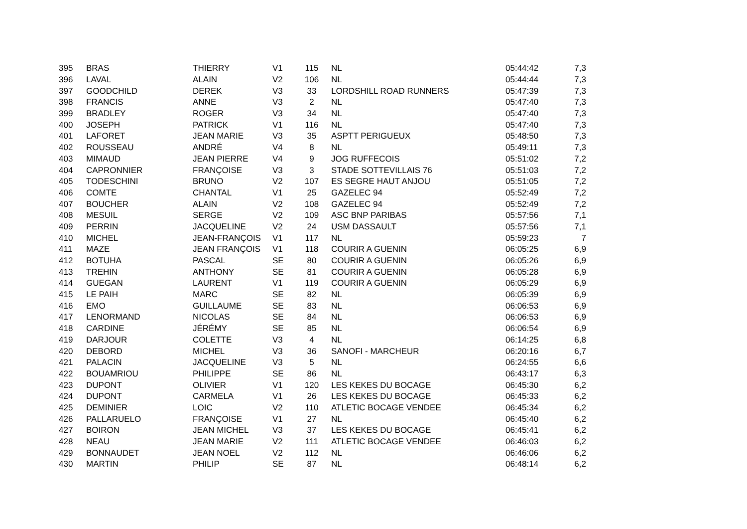| 395 | BRAS | THIERRY | V1 | 115 | NL | 05:44:42 | 7,3 |
| 396 | LAVAL | ALAIN | V2 | 106 | NL | 05:44:44 | 7,3 |
| 397 | GOODCHILD | DEREK | V3 | 33 | LORDSHILL ROAD RUNNERS | 05:47:39 | 7,3 |
| 398 | FRANCIS | ANNE | V3 | 2 | NL | 05:47:40 | 7,3 |
| 399 | BRADLEY | ROGER | V3 | 34 | NL | 05:47:40 | 7,3 |
| 400 | JOSEPH | PATRICK | V1 | 116 | NL | 05:47:40 | 7,3 |
| 401 | LAFORET | JEAN MARIE | V3 | 35 | ASPTT PERIGUEUX | 05:48:50 | 7,3 |
| 402 | ROUSSEAU | ANDRÉ | V4 | 8 | NL | 05:49:11 | 7,3 |
| 403 | MIMAUD | JEAN PIERRE | V4 | 9 | JOG RUFFECOIS | 05:51:02 | 7,2 |
| 404 | CAPRONNIER | FRANÇOISE | V3 | 3 | STADE SOTTEVILLAIS 76 | 05:51:03 | 7,2 |
| 405 | TODESCHINI | BRUNO | V2 | 107 | ES SEGRE HAUT ANJOU | 05:51:05 | 7,2 |
| 406 | COMTE | CHANTAL | V1 | 25 | GAZELEC 94 | 05:52:49 | 7,2 |
| 407 | BOUCHER | ALAIN | V2 | 108 | GAZELEC 94 | 05:52:49 | 7,2 |
| 408 | MESUIL | SERGE | V2 | 109 | ASC BNP PARIBAS | 05:57:56 | 7,1 |
| 409 | PERRIN | JACQUELINE | V2 | 24 | USM DASSAULT | 05:57:56 | 7,1 |
| 410 | MICHEL | JEAN-FRANÇOIS | V1 | 117 | NL | 05:59:23 | 7 |
| 411 | MAZE | JEAN FRANÇOIS | V1 | 118 | COURIR A GUENIN | 06:05:25 | 6,9 |
| 412 | BOTUHA | PASCAL | SE | 80 | COURIR A GUENIN | 06:05:26 | 6,9 |
| 413 | TREHIN | ANTHONY | SE | 81 | COURIR A GUENIN | 06:05:28 | 6,9 |
| 414 | GUEGAN | LAURENT | V1 | 119 | COURIR A GUENIN | 06:05:29 | 6,9 |
| 415 | LE PAIH | MARC | SE | 82 | NL | 06:05:39 | 6,9 |
| 416 | EMO | GUILLAUME | SE | 83 | NL | 06:06:53 | 6,9 |
| 417 | LENORMAND | NICOLAS | SE | 84 | NL | 06:06:53 | 6,9 |
| 418 | CARDINE | JÉRÉMY | SE | 85 | NL | 06:06:54 | 6,9 |
| 419 | DARJOUR | COLETTE | V3 | 4 | NL | 06:14:25 | 6,8 |
| 420 | DEBORD | MICHEL | V3 | 36 | SANOFI - MARCHEUR | 06:20:16 | 6,7 |
| 421 | PALACIN | JACQUELINE | V3 | 5 | NL | 06:24:55 | 6,6 |
| 422 | BOUAMRIOU | PHILIPPE | SE | 86 | NL | 06:43:17 | 6,3 |
| 423 | DUPONT | OLIVIER | V1 | 120 | LES KEKES DU BOCAGE | 06:45:30 | 6,2 |
| 424 | DUPONT | CARMELA | V1 | 26 | LES KEKES DU BOCAGE | 06:45:33 | 6,2 |
| 425 | DEMINIER | LOIC | V2 | 110 | ATLETIC BOCAGE VENDEE | 06:45:34 | 6,2 |
| 426 | PALLARUELO | FRANÇOISE | V1 | 27 | NL | 06:45:40 | 6,2 |
| 427 | BOIRON | JEAN MICHEL | V3 | 37 | LES KEKES DU BOCAGE | 06:45:41 | 6,2 |
| 428 | NEAU | JEAN MARIE | V2 | 111 | ATLETIC BOCAGE VENDEE | 06:46:03 | 6,2 |
| 429 | BONNAUDET | JEAN NOEL | V2 | 112 | NL | 06:46:06 | 6,2 |
| 430 | MARTIN | PHILIP | SE | 87 | NL | 06:48:14 | 6,2 |